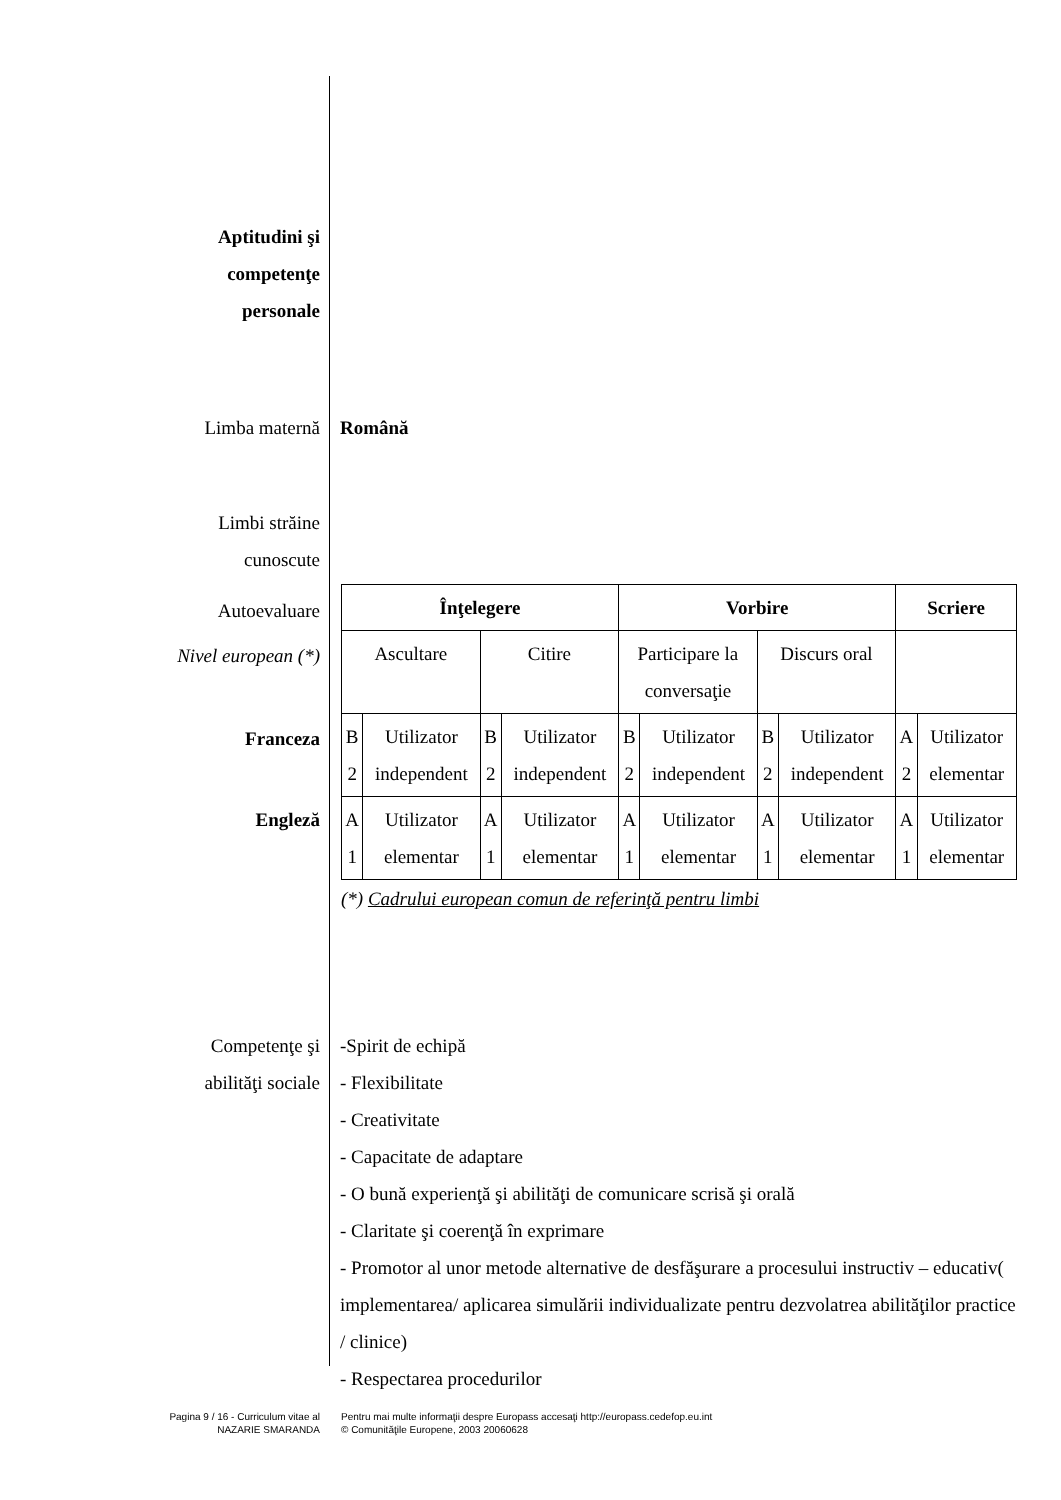Aptitudini şi
competenţe
personale
Limba maternă Română
Limbi străine
cunoscute
Autoevaluare
Nivel european (*)
Franceza
Engleză
| Înţelegere | | | | Vorbire | | | | Scriere | |
| Ascultare | | Citire | | Participare la conversaţie | | Discurs oral | | | |
| B 2 | Utilizator independent | B 2 | Utilizator independent | B 2 | Utilizator independent | B 2 | Utilizator independent | A 2 | Utilizator elementar |
| A 1 | Utilizator elementar | A 1 | Utilizator elementar | A 1 | Utilizator elementar | A 1 | Utilizator elementar | A 1 | Utilizator elementar |
(*) Cadrului european comun de referinţă pentru limbi
Competenţe şi
abilităţi sociale
-Spirit de echipă
- Flexibilitate
- Creativitate
- Capacitate de adaptare
- O bună experienţă şi abilităţi de comunicare scrisă şi orală
- Claritate şi coerenţă în exprimare
- Promotor al unor metode alternative de desfăşurare a procesului instructiv – educativ( implementarea/ aplicarea simulării individualizate pentru dezvolatrea abilităţilor practice / clinice)
- Respectarea procedurilor
Pagina 9 / 16 - Curriculum vitae al
NAZARIE SMARANDA
Pentru mai multe informaţii despre Europass accesaţi http://europass.cedefop.eu.int
© Comunităţile Europene, 2003 20060628